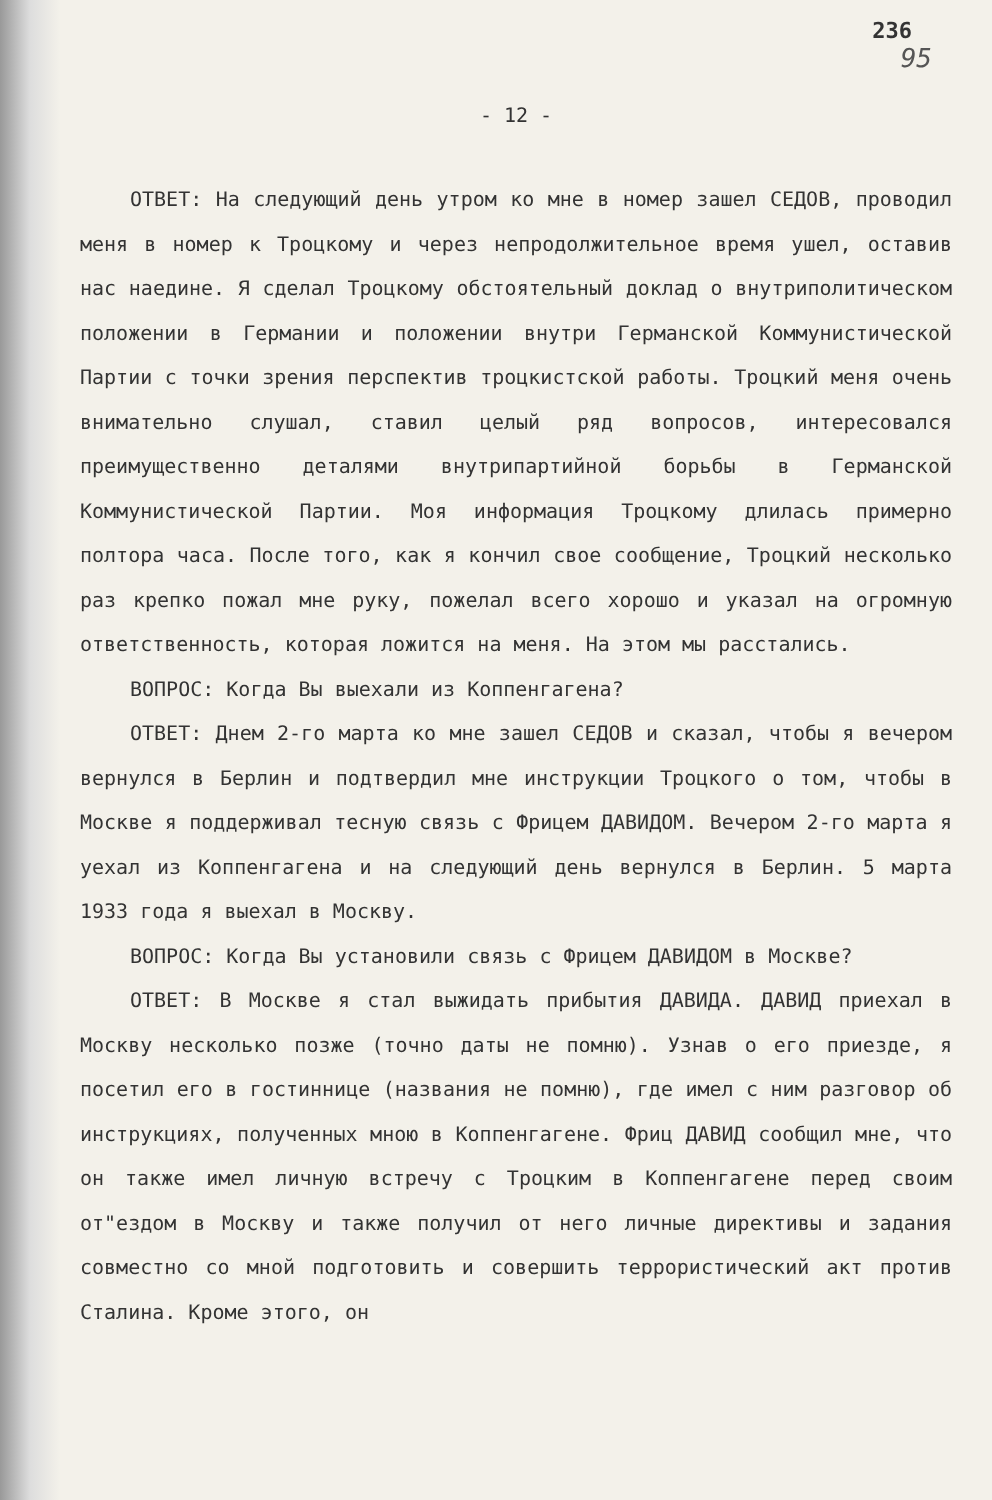236
95
- 12 -
ОТВЕТ: На следующий день утром ко мне в номер зашел СЕДОВ, проводил меня в номер к Троцкому и через непродолжительное время ушел, оставив нас наедине. Я сделал Троцкому обстоятельный доклад о внутриполитическом положении в Германии и положении внутри Германской Коммунистической Партии с точки зрения перспектив троцкистской работы. Троцкий меня очень внимательно слушал, ставил целый ряд вопросов, интересовался преимущественно деталями внутрипартийной борьбы в Германской Коммунистической Партии. Моя информация Троцкому длилась примерно полтора часа. После того, как я кончил свое сообщение, Троцкий несколько раз крепко пожал мне руку, пожелал всего хорошо и указал на огромную ответственность, которая ложится на меня. На этом мы расстались.
ВОПРОС: Когда Вы выехали из Коппенгагена?
ОТВЕТ: Днем 2-го марта ко мне зашел СЕДОВ и сказал, чтобы я вечером вернулся в Берлин и подтвердил мне инструкции Троцкого о том, чтобы в Москве я поддерживал тесную связь с Фрицем ДАВИДОМ. Вечером 2-го марта я уехал из Коппенгагена и на следующий день вернулся в Берлин. 5 марта 1933 года я выехал в Москву.
ВОПРОС: Когда Вы установили связь с Фрицем ДАВИДОМ в Москве?
ОТВЕТ: В Москве я стал выжидать прибытия ДАВИДА. ДАВИД приехал в Москву несколько позже (точно даты не помню). Узнав о его приезде, я посетил его в гостиннице (названия не помню), где имел с ним разговор об инструкциях, полученных мною в Коппенгагене. Фриц ДАВИД сообщил мне, что он также имел личную встречу с Троцким в Коппенгагене перед своим от"ездом в Москву и также получил от него личные директивы и задания совместно со мной подготовить и совершить террористический акт против Сталина. Кроме этого, он